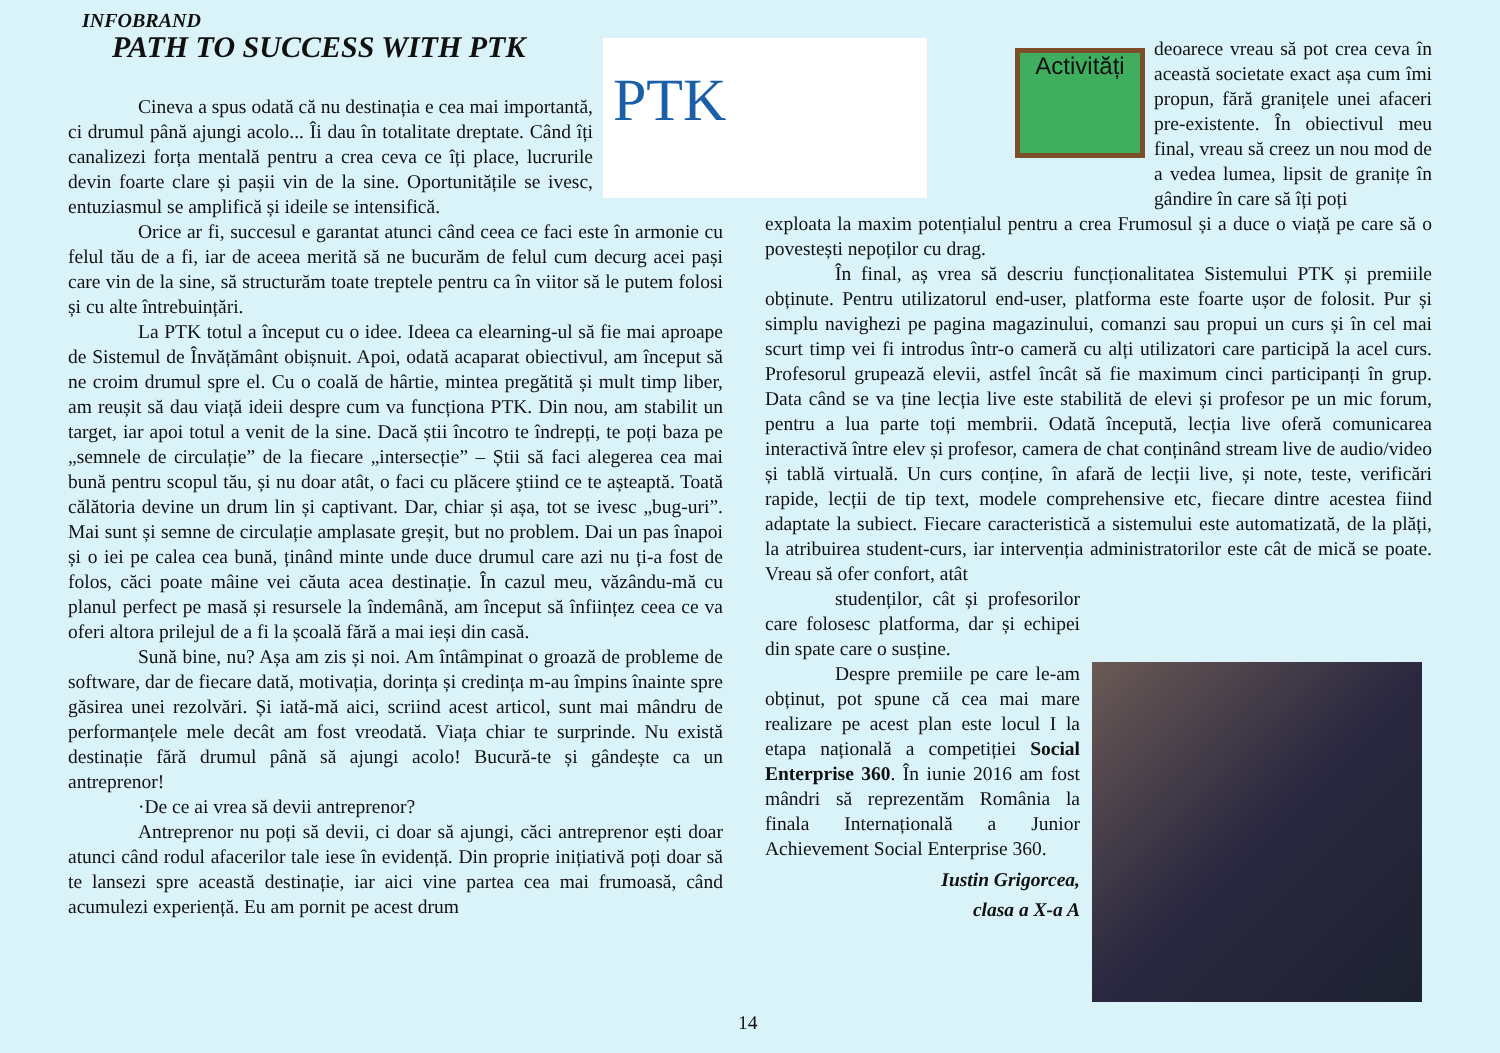INFOBRAND
PATH TO SUCCESS WITH PTK PTK Activități
Cineva a spus odată că nu destinația e cea mai importantă, ci drumul până ajungi acolo... Îi dau în totalitate dreptate. Când îți canalizezi forța mentală pentru a crea ceva ce îți place, lucrurile devin foarte clare și pașii vin de la sine. Oportunitățile se ivesc, entuziasmul se amplifică și ideile se intensifică.
Orice ar fi, succesul e garantat atunci când ceea ce faci este în armonie cu felul tău de a fi, iar de aceea merită să ne bucurăm de felul cum decurg acei pași care vin de la sine, să structurăm toate treptele pentru ca în viitor să le putem folosi și cu alte întrebuințări.
La PTK totul a început cu o idee. Ideea ca elearning-ul să fie mai aproape de Sistemul de Învățământ obișnuit. Apoi, odată acaparat obiectivul, am început să ne croim drumul spre el. Cu o coală de hârtie, mintea pregătită și mult timp liber, am reușit să dau viață ideii despre cum va funcționa PTK. Din nou, am stabilit un target, iar apoi totul a venit de la sine. Dacă știi încotro te îndrepți, te poți baza pe „semnele de circulație” de la fiecare „intersecție” – Știi să faci alegerea cea mai bună pentru scopul tău, și nu doar atât, o faci cu plăcere știind ce te așteaptă. Toată călătoria devine un drum lin și captivant. Dar, chiar și așa, tot se ivesc „bug-uri”. Mai sunt și semne de circulație amplasate greșit, but no problem. Dai un pas înapoi și o iei pe calea cea bună, ținând minte unde duce drumul care azi nu ți-a fost de folos, căci poate mâine vei căuta acea destinație. În cazul meu, văzându-mă cu planul perfect pe masă și resursele la îndemână, am început să înființez ceea ce va oferi altora prilejul de a fi la școală fără a mai ieși din casă.
Sună bine, nu? Așa am zis și noi. Am întâmpinat o groază de probleme de software, dar de fiecare dată, motivația, dorința și credința m-au împins înainte spre găsirea unei rezolvări. Și iată-mă aici, scriind acest articol, sunt mai mândru de performanțele mele decât am fost vreodată. Viața chiar te surprinde. Nu există destinație fără drumul până să ajungi acolo! Bucură-te și gândește ca un antreprenor!
·De ce ai vrea să devii antreprenor?
Antreprenor nu poți să devii, ci doar să ajungi, căci antreprenor ești doar atunci când rodul afacerilor tale iese în evidență. Din proprie inițiativă poți doar să te lansezi spre această destinație, iar aici vine partea cea mai frumoasă, când acumulezi experiență. Eu am pornit pe acest drum
deoarece vreau să pot crea ceva în această societate exact așa cum îmi propun, fără granițele unei afaceri pre-existente. În obiectivul meu final, vreau să creez un nou mod de a vedea lumea, lipsit de granițe în gândire în care să îți poți
exploata la maxim potențialul pentru a crea Frumosul și a duce o viață pe care să o povestești nepoților cu drag.
În final, aș vrea să descriu funcționalitatea Sistemului PTK și premiile obținute. Pentru utilizatorul end-user, platforma este foarte ușor de folosit. Pur și simplu navighezi pe pagina magazinului, comanzi sau propui un curs și în cel mai scurt timp vei fi introdus într-o cameră cu alți utilizatori care participă la acel curs. Profesorul grupează elevii, astfel încât să fie maximum cinci participanți în grup. Data când se va ține lecția live este stabilită de elevi și profesor pe un mic forum, pentru a lua parte toți membrii. Odată începută, lecția live oferă comunicarea interactivă între elev și profesor, camera de chat conținând stream live de audio/video și tablă virtuală. Un curs conține, în afară de lecții live, și note, teste, verificări rapide, lecții de tip text, modele comprehensive etc, fiecare dintre acestea fiind adaptate la subiect. Fiecare caracteristică a sistemului este automatizată, de la plăți, la atribuirea student-curs, iar intervenția administratorilor este cât de mică se poate. Vreau să ofer confort, atât
studenților, cât și profesorilor care folosesc platforma, dar și echipei din spate care o susține.
Despre premiile pe care le-am obținut, pot spune că cea mai mare realizare pe acest plan este locul I la etapa națională a competiției Social Enterprise 360. În iunie 2016 am fost mândri să reprezentăm România la finala Internațională a Junior Achievement Social Enterprise 360.
Iustin Grigorcea,
clasa a X-a A
14